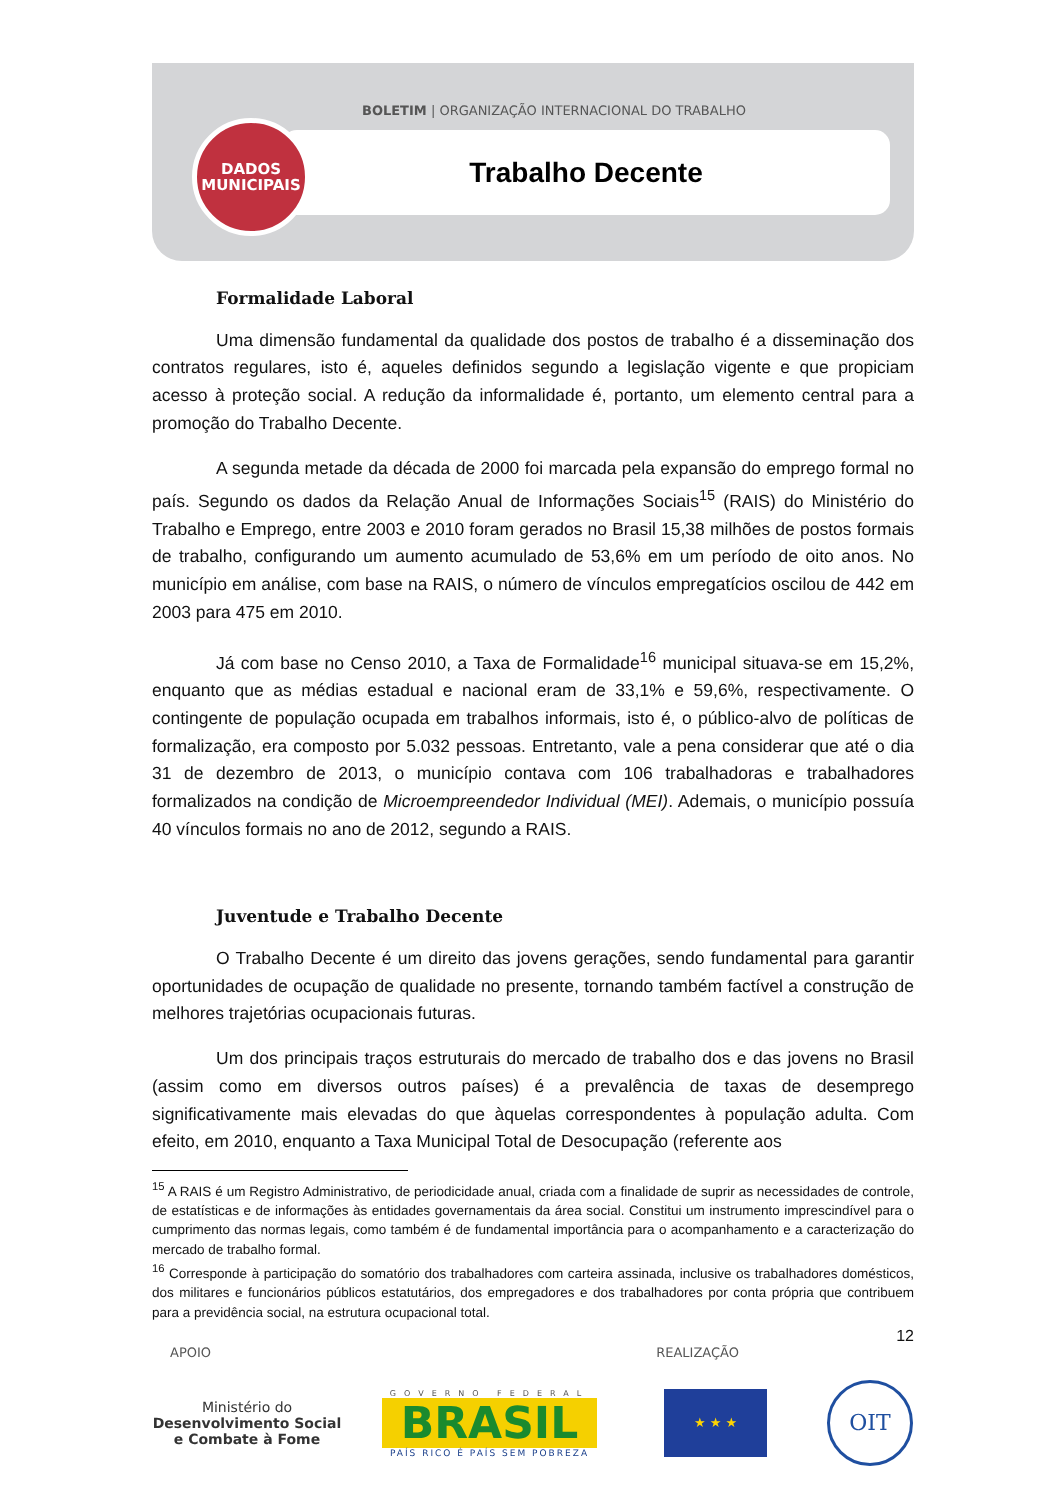BOLETIM | ORGANIZAÇÃO INTERNACIONAL DO TRABALHO
Trabalho Decente
DADOS
MUNICIPAIS
Formalidade Laboral
Uma dimensão fundamental da qualidade dos postos de trabalho é a disseminação dos contratos regulares, isto é, aqueles definidos segundo a legislação vigente e que propiciam acesso à proteção social. A redução da informalidade é, portanto, um elemento central para a promoção do Trabalho Decente.
A segunda metade da década de 2000 foi marcada pela expansão do emprego formal no país. Segundo os dados da Relação Anual de Informações Sociais<sup>15</sup> (RAIS) do Ministério do Trabalho e Emprego, entre 2003 e 2010 foram gerados no Brasil 15,38 milhões de postos formais de trabalho, configurando um aumento acumulado de 53,6% em um período de oito anos. No município em análise, com base na RAIS, o número de vínculos empregatícios oscilou de 442 em 2003 para 475 em 2010.
Já com base no Censo 2010, a Taxa de Formalidade<sup>16</sup> municipal situava-se em 15,2%, enquanto que as médias estadual e nacional eram de 33,1% e 59,6%, respectivamente. O contingente de população ocupada em trabalhos informais, isto é, o público-alvo de políticas de formalização, era composto por 5.032 pessoas. Entretanto, vale a pena considerar que até o dia 31 de dezembro de 2013, o município contava com 106 trabalhadoras e trabalhadores formalizados na condição de Microempreendedor Individual (MEI). Ademais, o município possuía 40 vínculos formais no ano de 2012, segundo a RAIS.
Juventude e Trabalho Decente
O Trabalho Decente é um direito das jovens gerações, sendo fundamental para garantir oportunidades de ocupação de qualidade no presente, tornando também factível a construção de melhores trajetórias ocupacionais futuras.
Um dos principais traços estruturais do mercado de trabalho dos e das jovens no Brasil (assim como em diversos outros países) é a prevalência de taxas de desemprego significativamente mais elevadas do que àquelas correspondentes à população adulta. Com efeito, em 2010, enquanto a Taxa Municipal Total de Desocupação (referente aos
<sup>15</sup> A RAIS é um Registro Administrativo, de periodicidade anual, criada com a finalidade de suprir as necessidades de controle, de estatísticas e de informações às entidades governamentais da área social. Constitui um instrumento imprescindível para o cumprimento das normas legais, como também é de fundamental importância para o acompanhamento e a caracterização do mercado de trabalho formal.
<sup>16</sup> Corresponde à participação do somatório dos trabalhadores com carteira assinada, inclusive os trabalhadores domésticos, dos militares e funcionários públicos estatutários, dos empregadores e dos trabalhadores por conta própria que contribuem para a previdência social, na estrutura ocupacional total.
12
APOIO REALIZAÇÃO
Ministério do
Desenvolvimento Social
e Combate à Fome
GOVERNO FEDERAL
BRASIL
PAÍS RICO É PAÍS SEM POBREZA
★ ★ ★
OIT